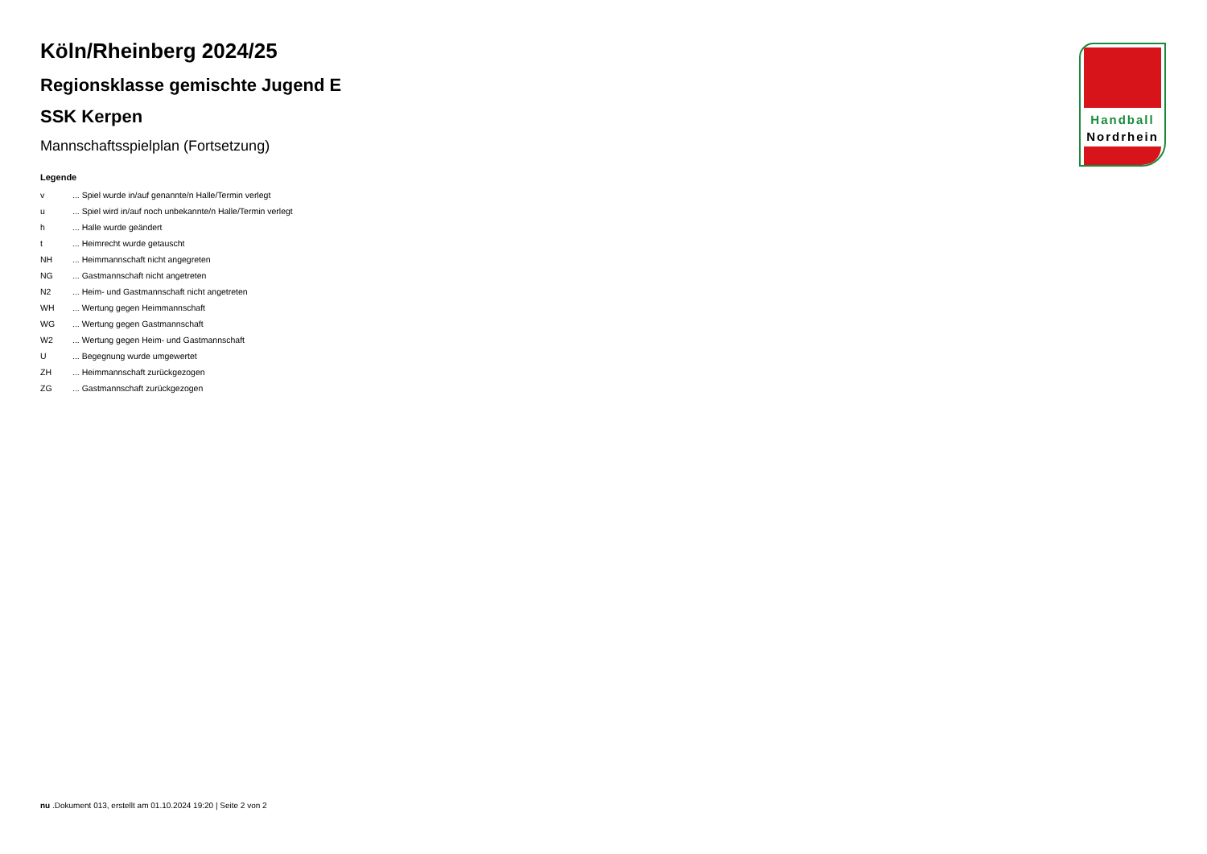Köln/Rheinberg 2024/25
Regionsklasse gemischte Jugend E
SSK Kerpen
Mannschaftsspielplan (Fortsetzung)
Legende
| v | ... Spiel wurde in/auf genannte/n Halle/Termin verlegt |
| u | ... Spiel wird in/auf noch unbekannte/n Halle/Termin verlegt |
| h | ... Halle wurde geändert |
| t | ... Heimrecht wurde getauscht |
| NH | ... Heimmannschaft nicht angegreten |
| NG | ... Gastmannschaft nicht angetreten |
| N2 | ... Heim- und Gastmannschaft nicht angetreten |
| WH | ... Wertung gegen Heimmannschaft |
| WG | ... Wertung gegen Gastmannschaft |
| W2 | ... Wertung gegen Heim- und Gastmannschaft |
| U | ... Begegnung wurde umgewertet |
| ZH | ... Heimmannschaft zurückgezogen |
| ZG | ... Gastmannschaft zurückgezogen |
Handball
Nordrhein
nu .Dokument 013, erstellt am 01.10.2024 19:20 | Seite 2 von 2